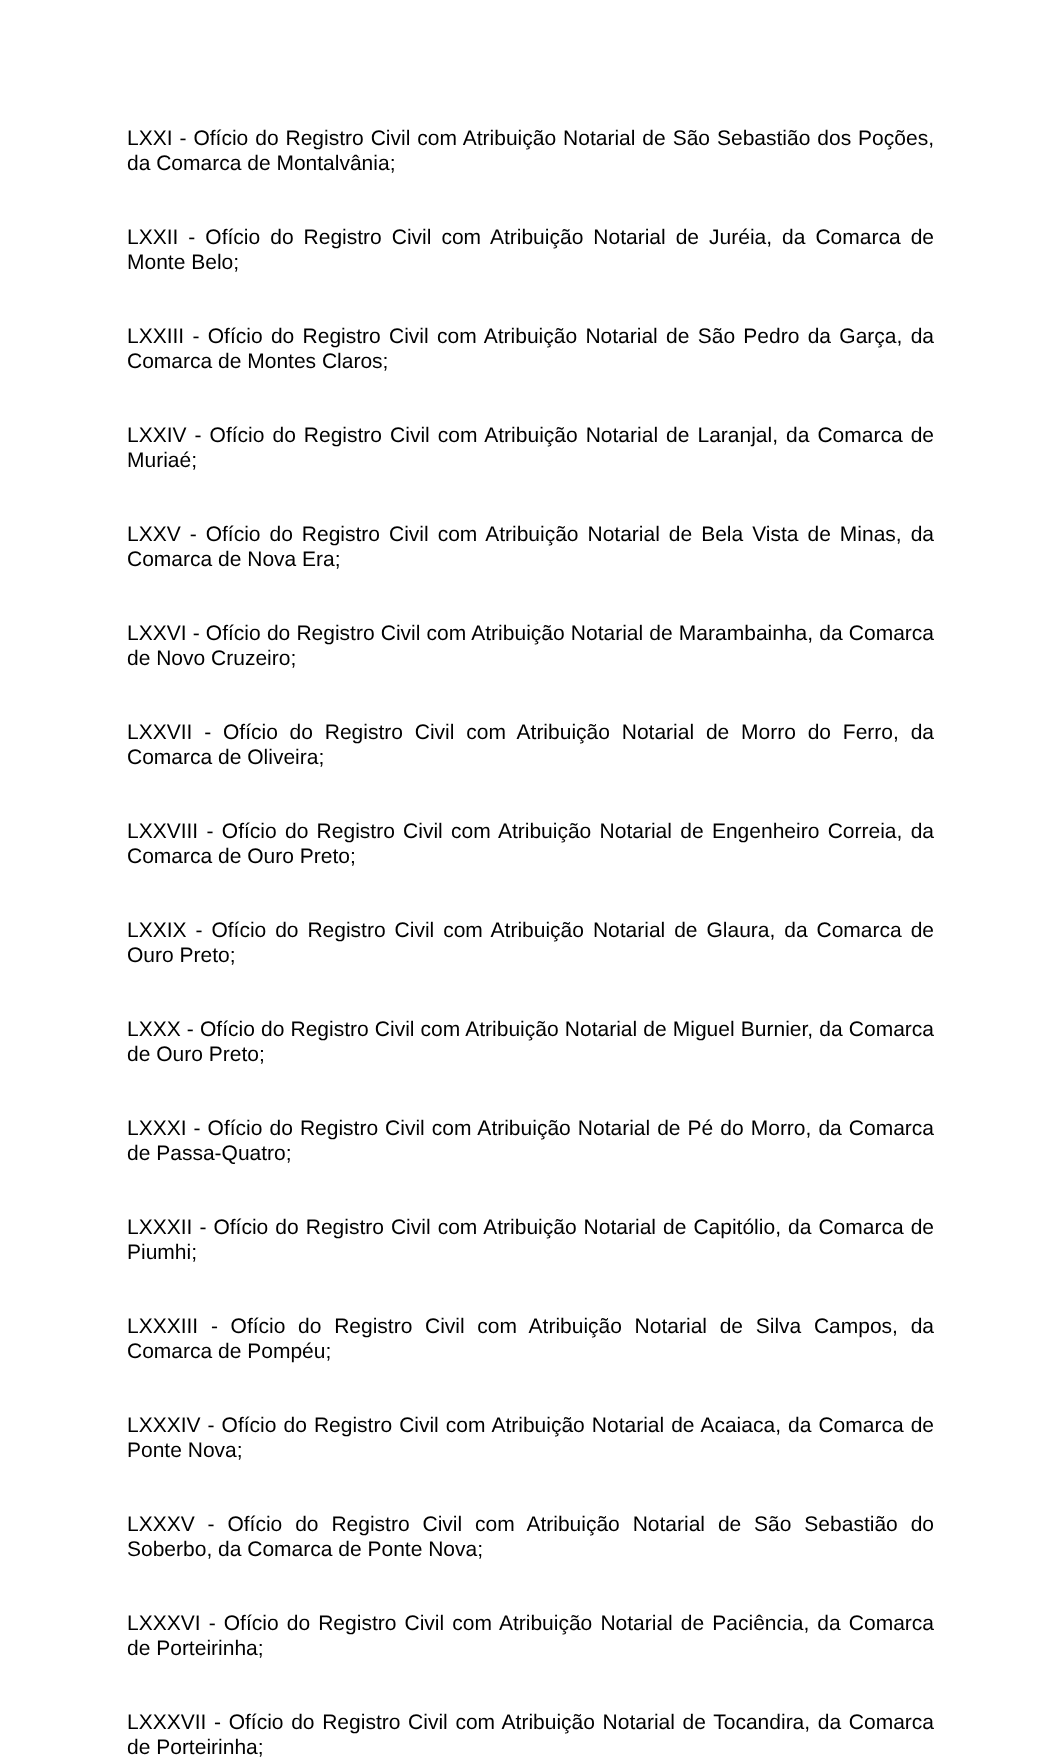LXXI - Ofício do Registro Civil com Atribuição Notarial de São Sebastião dos Poções, da Comarca de Montalvânia;
LXXII - Ofício do Registro Civil com Atribuição Notarial de Juréia, da Comarca de Monte Belo;
LXXIII - Ofício do Registro Civil com Atribuição Notarial de São Pedro da Garça, da Comarca de Montes Claros;
LXXIV - Ofício do Registro Civil com Atribuição Notarial de Laranjal, da Comarca de Muriaé;
LXXV - Ofício do Registro Civil com Atribuição Notarial de Bela Vista de Minas, da Comarca de Nova Era;
LXXVI - Ofício do Registro Civil com Atribuição Notarial de Marambainha, da Comarca de Novo Cruzeiro;
LXXVII - Ofício do Registro Civil com Atribuição Notarial de Morro do Ferro, da Comarca de Oliveira;
LXXVIII - Ofício do Registro Civil com Atribuição Notarial de Engenheiro Correia, da Comarca de Ouro Preto;
LXXIX - Ofício do Registro Civil com Atribuição Notarial de Glaura, da Comarca de Ouro Preto;
LXXX - Ofício do Registro Civil com Atribuição Notarial de Miguel Burnier, da Comarca de Ouro Preto;
LXXXI - Ofício do Registro Civil com Atribuição Notarial de Pé do Morro, da Comarca de Passa-Quatro;
LXXXII - Ofício do Registro Civil com Atribuição Notarial de Capitólio, da Comarca de Piumhi;
LXXXIII - Ofício do Registro Civil com Atribuição Notarial de Silva Campos, da Comarca de Pompéu;
LXXXIV - Ofício do Registro Civil com Atribuição Notarial de Acaiaca, da Comarca de Ponte Nova;
LXXXV - Ofício do Registro Civil com Atribuição Notarial de São Sebastião do Soberbo, da Comarca de Ponte Nova;
LXXXVI - Ofício do Registro Civil com Atribuição Notarial de Paciência, da Comarca de Porteirinha;
LXXXVII - Ofício do Registro Civil com Atribuição Notarial de Tocandira, da Comarca de Porteirinha;